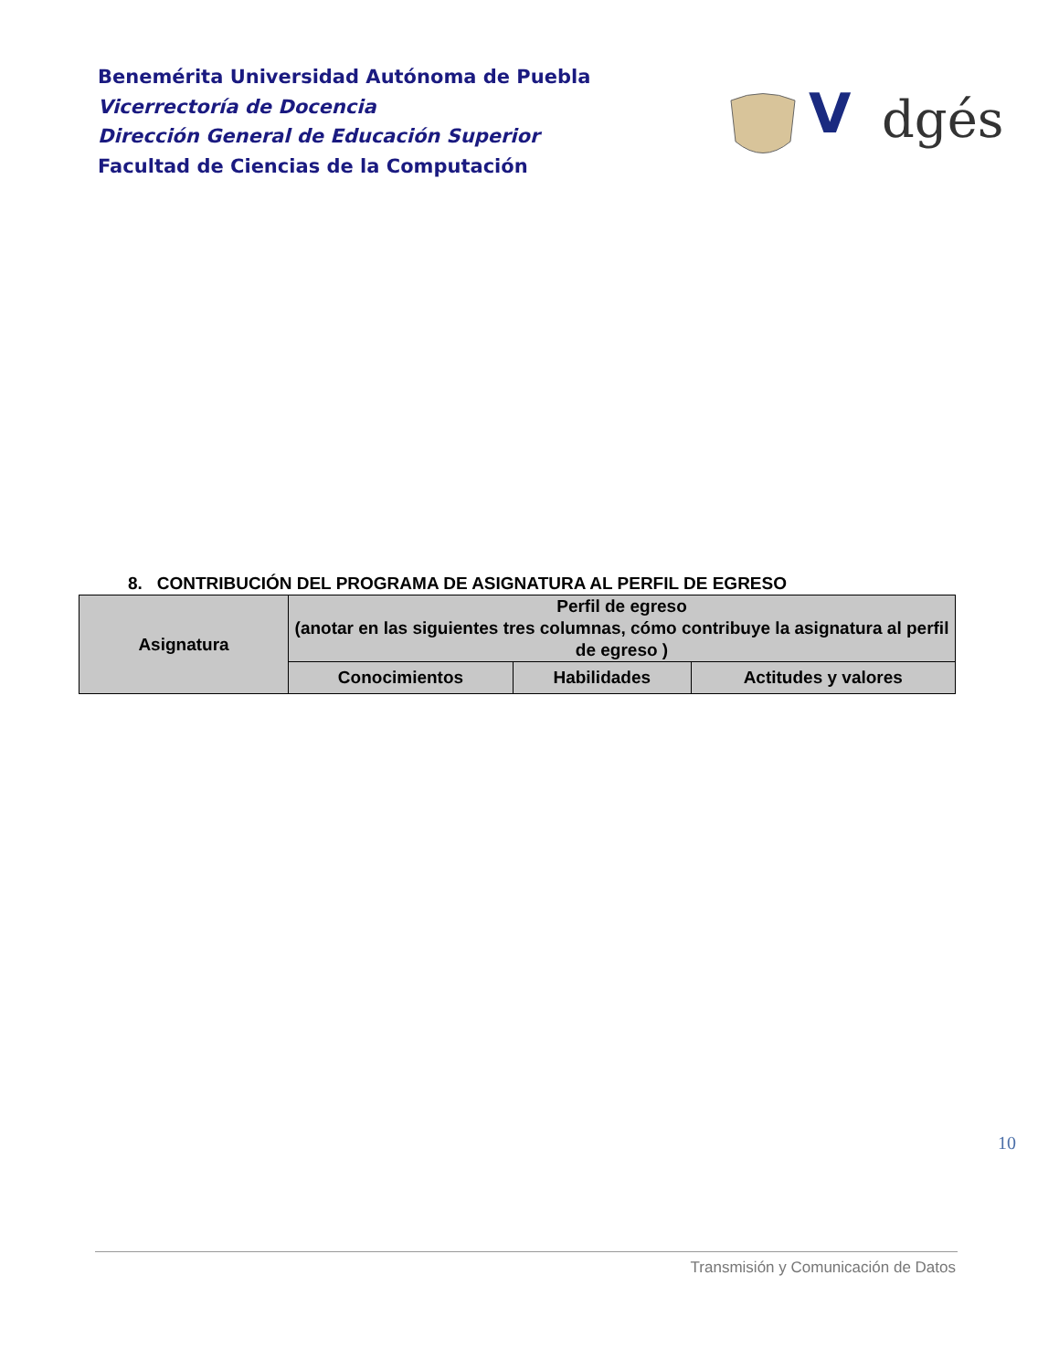Benemérita Universidad Autónoma de Puebla
Vicerrectoría de Docencia
Dirección General de Educación Superior
Facultad de Ciencias de la Computación
V
dgés
8. CONTRIBUCIÓN DEL PROGRAMA DE ASIGNATURA AL PERFIL DE EGRESO
| Asignatura | Perfil de egreso (anotar en las siguientes tres columnas, cómo contribuye la asignatura al perfil de egreso ) | | |
| --- | --- | --- | --- |
| | Conocimientos | Habilidades | Actitudes y valores |
10
Transmisión y Comunicación de Datos